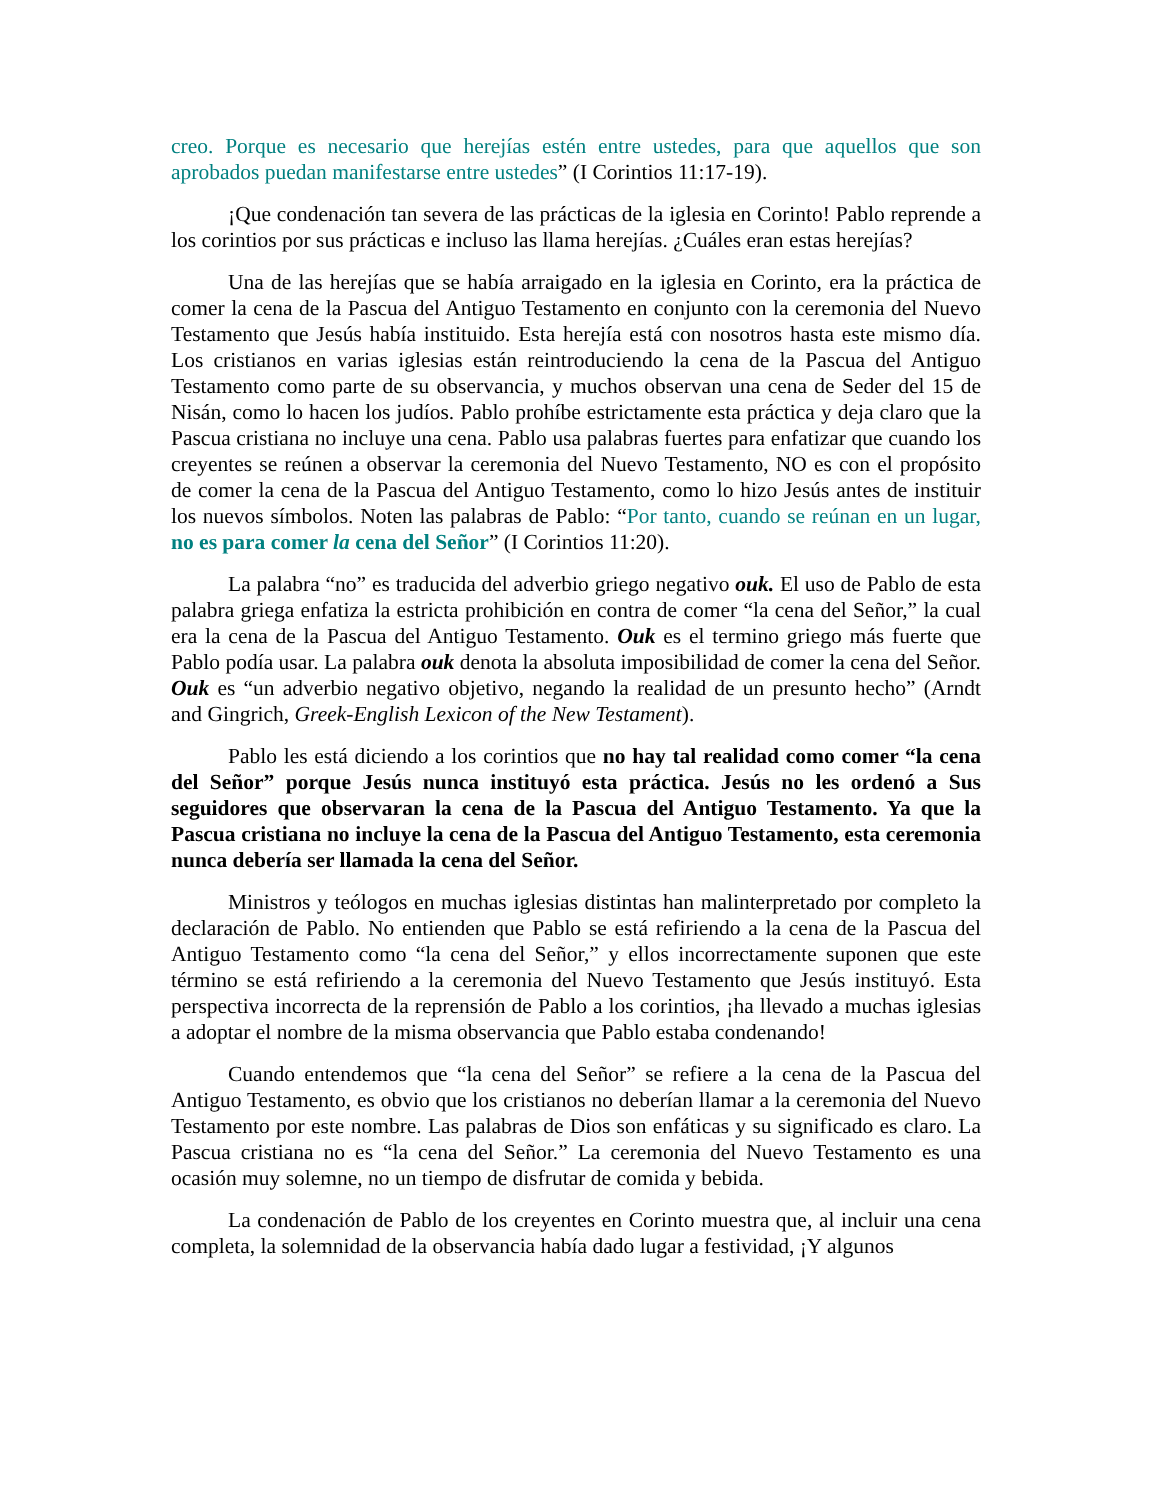creo. Porque es necesario que herejías estén entre ustedes, para que aquellos que son aprobados puedan manifestarse entre ustedes” (I Corintios 11:17-19).
¡Que condenación tan severa de las prácticas de la iglesia en Corinto! Pablo reprende a los corintios por sus prácticas e incluso las llama herejías. ¿Cuáles eran estas herejías?
Una de las herejías que se había arraigado en la iglesia en Corinto, era la práctica de comer la cena de la Pascua del Antiguo Testamento en conjunto con la ceremonia del Nuevo Testamento que Jesús había instituido. Esta herejía está con nosotros hasta este mismo día. Los cristianos en varias iglesias están reintroduciendo la cena de la Pascua del Antiguo Testamento como parte de su observancia, y muchos observan una cena de Seder del 15 de Nisán, como lo hacen los judíos. Pablo prohíbe estrictamente esta práctica y deja claro que la Pascua cristiana no incluye una cena. Pablo usa palabras fuertes para enfatizar que cuando los creyentes se reúnen a observar la ceremonia del Nuevo Testamento, NO es con el propósito de comer la cena de la Pascua del Antiguo Testamento, como lo hizo Jesús antes de instituir los nuevos símbolos. Noten las palabras de Pablo: “Por tanto, cuando se reúnan en un lugar, no es para comer la cena del Señor” (I Corintios 11:20).
La palabra “no” es traducida del adverbio griego negativo ouk. El uso de Pablo de esta palabra griega enfatiza la estricta prohibición en contra de comer “la cena del Señor,” la cual era la cena de la Pascua del Antiguo Testamento. Ouk es el termino griego más fuerte que Pablo podía usar. La palabra ouk denota la absoluta imposibilidad de comer la cena del Señor. Ouk es “un adverbio negativo objetivo, negando la realidad de un presunto hecho” (Arndt and Gingrich, Greek-English Lexicon of the New Testament).
Pablo les está diciendo a los corintios que no hay tal realidad como comer “la cena del Señor” porque Jesús nunca instituyó esta práctica. Jesús no les ordenó a Sus seguidores que observaran la cena de la Pascua del Antiguo Testamento. Ya que la Pascua cristiana no incluye la cena de la Pascua del Antiguo Testamento, esta ceremonia nunca debería ser llamada la cena del Señor.
Ministros y teólogos en muchas iglesias distintas han malinterpretado por completo la declaración de Pablo. No entienden que Pablo se está refiriendo a la cena de la Pascua del Antiguo Testamento como “la cena del Señor,” y ellos incorrectamente suponen que este término se está refiriendo a la ceremonia del Nuevo Testamento que Jesús instituyó. Esta perspectiva incorrecta de la reprensión de Pablo a los corintios, ¡ha llevado a muchas iglesias a adoptar el nombre de la misma observancia que Pablo estaba condenando!
Cuando entendemos que “la cena del Señor” se refiere a la cena de la Pascua del Antiguo Testamento, es obvio que los cristianos no deberían llamar a la ceremonia del Nuevo Testamento por este nombre. Las palabras de Dios son enfáticas y su significado es claro. La Pascua cristiana no es “la cena del Señor.” La ceremonia del Nuevo Testamento es una ocasión muy solemne, no un tiempo de disfrutar de comida y bebida.
La condenación de Pablo de los creyentes en Corinto muestra que, al incluir una cena completa, la solemnidad de la observancia había dado lugar a festividad, ¡Y algunos